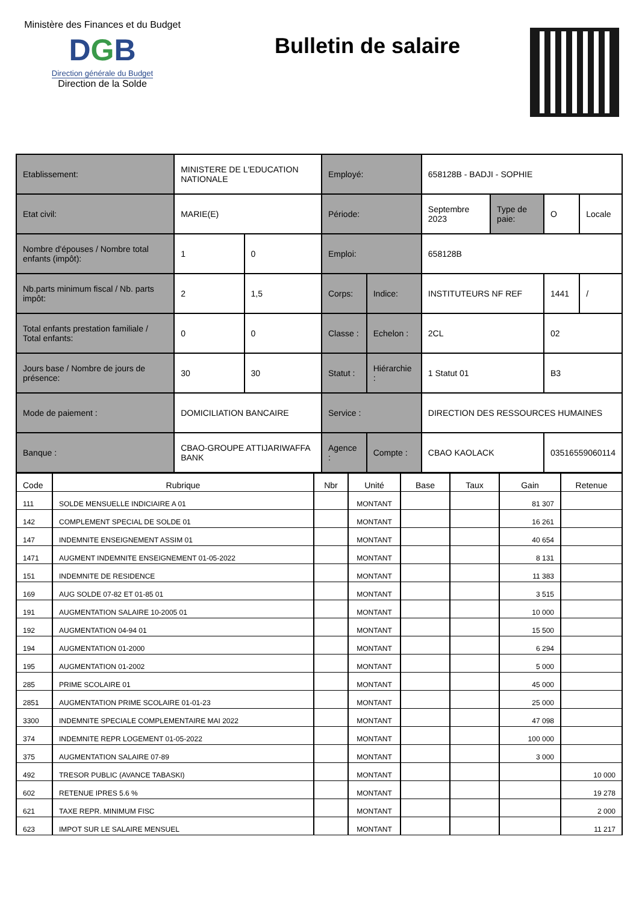Ministère des Finances et du Budget
DGB
Direction générale du Budget
Direction de la Solde
Bulletin de salaire
| Etablissement: | MINISTERE DE L'EDUCATION NATIONALE | | Employé: | | 658128B - BADJI - SOPHIE | | | |
| Etat civil: | MARIE(E) | | Période: | | Septembre 2023 | Type de paie: | O | Locale |
| Nombre d'épouses / Nombre total enfants (impôt): | 1 | 0 | Emploi: | | 658128B | | | |
| Nb.parts minimum fiscal / Nb. parts impôt: | 2 | 1,5 | Corps: | Indice: | INSTITUTEURS NF REF | | 1441 | / |
| Total enfants prestation familiale / Total enfants: | 0 | 0 | Classe : | Echelon : | 2CL | | 02 | |
| Jours base / Nombre de jours de présence: | 30 | 30 | Statut : | Hiérarchie : | 1 Statut 01 | | B3 | |
| Mode de paiement : | DOMICILIATION BANCAIRE | | Service : | | DIRECTION DES RESSOURCES HUMAINES | | | |
| Banque : | CBAO-GROUPE ATTIJARIWAFFA BANK | | Agence : | Compte : | CBAO KAOLACK | | 03516559060114 | |
| Code | Rubrique | Nbr | Unité | Base | Taux | Gain | Retenue |
| --- | --- | --- | --- | --- | --- | --- | --- |
| 111 | SOLDE MENSUELLE INDICIAIRE A 01 | | MONTANT | | | 81 307 | |
| 142 | COMPLEMENT SPECIAL DE SOLDE 01 | | MONTANT | | | 16 261 | |
| 147 | INDEMNITE ENSEIGNEMENT ASSIM 01 | | MONTANT | | | 40 654 | |
| 1471 | AUGMENT INDEMNITE ENSEIGNEMENT 01-05-2022 | | MONTANT | | | 8 131 | |
| 151 | INDEMNITE DE RESIDENCE | | MONTANT | | | 11 383 | |
| 169 | AUG SOLDE 07-82 ET 01-85 01 | | MONTANT | | | 3 515 | |
| 191 | AUGMENTATION SALAIRE 10-2005 01 | | MONTANT | | | 10 000 | |
| 192 | AUGMENTATION 04-94 01 | | MONTANT | | | 15 500 | |
| 194 | AUGMENTATION 01-2000 | | MONTANT | | | 6 294 | |
| 195 | AUGMENTATION 01-2002 | | MONTANT | | | 5 000 | |
| 285 | PRIME SCOLAIRE 01 | | MONTANT | | | 45 000 | |
| 2851 | AUGMENTATION PRIME SCOLAIRE 01-01-23 | | MONTANT | | | 25 000 | |
| 3300 | INDEMNITE SPECIALE COMPLEMENTAIRE MAI 2022 | | MONTANT | | | 47 098 | |
| 374 | INDEMNITE REPR LOGEMENT 01-05-2022 | | MONTANT | | | 100 000 | |
| 375 | AUGMENTATION SALAIRE 07-89 | | MONTANT | | | 3 000 | |
| 492 | TRESOR PUBLIC (AVANCE TABASKI) | | MONTANT | | | | 10 000 |
| 602 | RETENUE IPRES 5.6 % | | MONTANT | | | | 19 278 |
| 621 | TAXE REPR. MINIMUM FISC | | MONTANT | | | | 2 000 |
| 623 | IMPOT SUR LE SALAIRE MENSUEL | | MONTANT | | | | 11 217 |